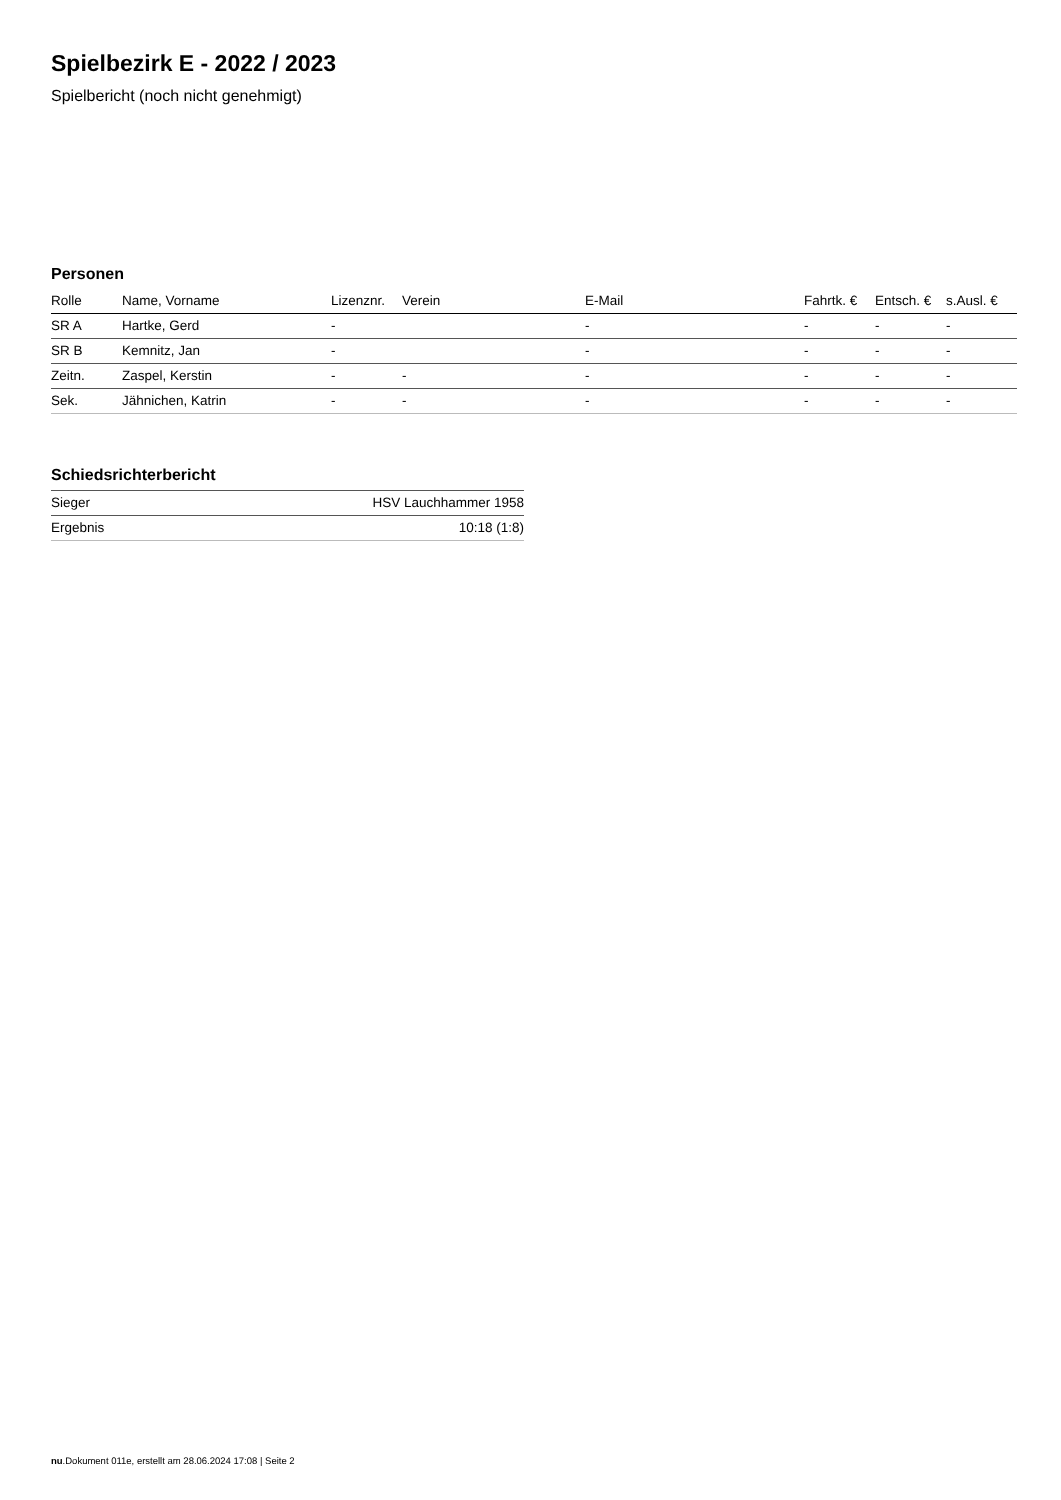Spielbezirk E - 2022 / 2023
Spielbericht (noch nicht genehmigt)
Personen
| Rolle | Name, Vorname | Lizenznr. | Verein | E-Mail | Fahrtk. € | Entsch. € | s.Ausl. € |
| --- | --- | --- | --- | --- | --- | --- | --- |
| SR A | Hartke, Gerd | - | | - | - | - | - |
| SR B | Kemnitz, Jan | - | | - | - | - | - |
| Zeitn. | Zaspel, Kerstin | - | - | - | - | - | - |
| Sek. | Jähnichen, Katrin | - | - | - | - | - | - |
Schiedsrichterbericht
| Sieger | HSV Lauchhammer 1958 |
| Ergebnis | 10:18 (1:8) |
nu.Dokument 011e, erstellt am 28.06.2024 17:08 | Seite 2